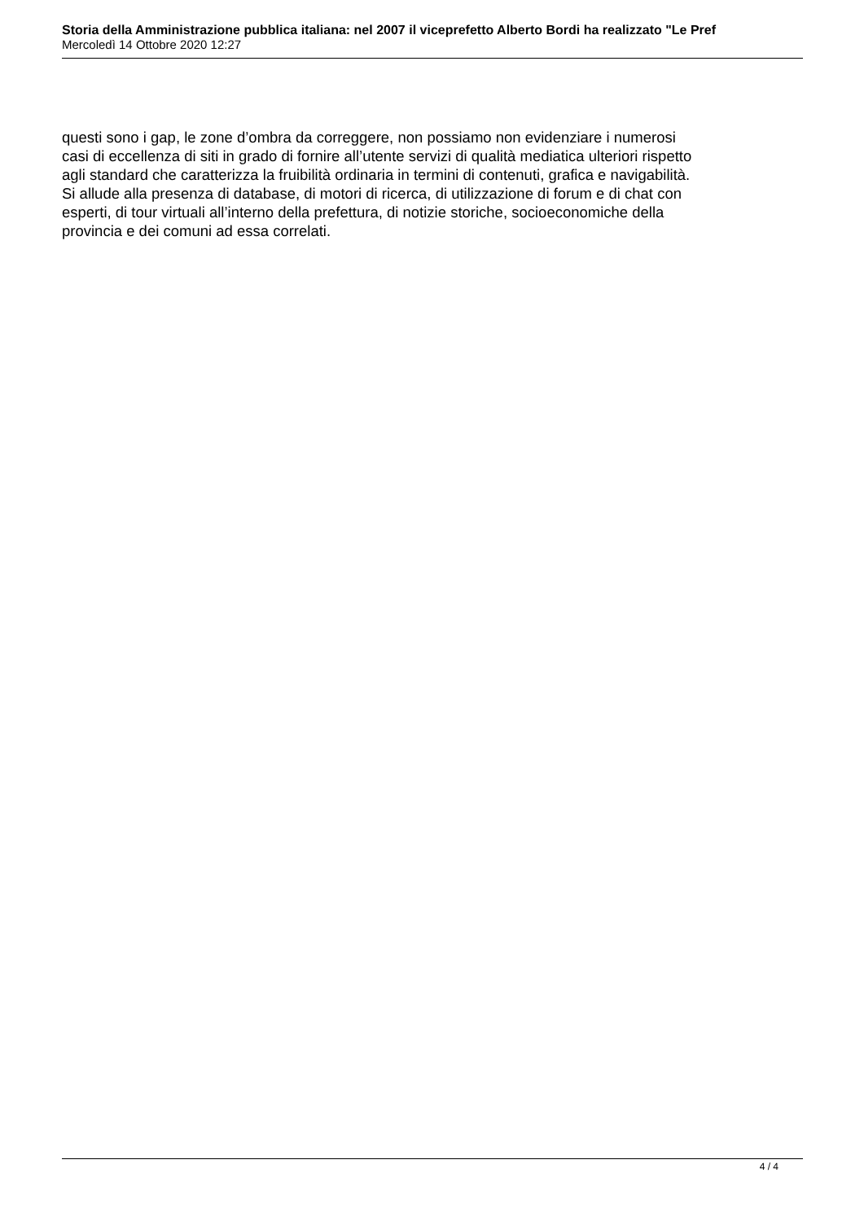Storia della Amministrazione pubblica italiana: nel 2007 il viceprefetto Alberto Bordi ha realizzato "Le Pref
Mercoledì 14 Ottobre 2020 12:27
questi sono i gap, le zone d’ombra da correggere, non possiamo non evidenziare i numerosi
casi di eccellenza di siti in grado di fornire all’utente servizi di qualità mediatica ulteriori rispetto
agli standard che caratterizza la fruibilità ordinaria in termini di contenuti, grafica e navigabilità.
Si allude alla presenza di database, di motori di ricerca, di utilizzazione di forum e di chat con
esperti, di tour virtuali all’interno della prefettura, di notizie storiche, socioeconomiche della
provincia e dei comuni ad essa correlati.
4 / 4